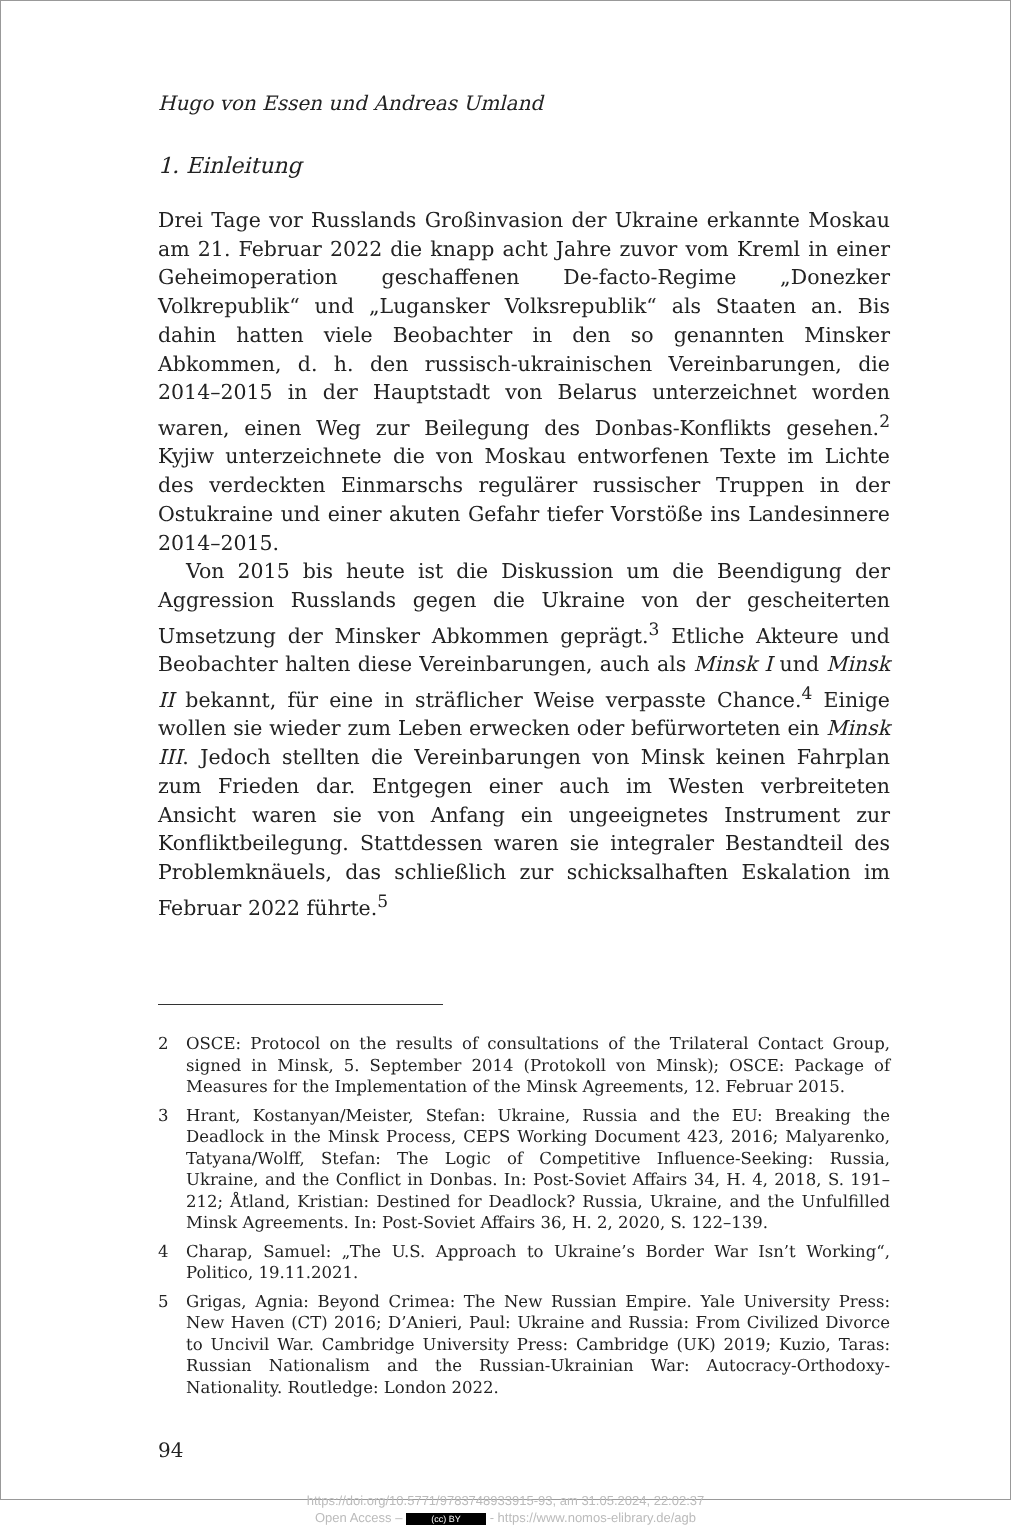Hugo von Essen und Andreas Umland
1. Einleitung
Drei Tage vor Russlands Großinvasion der Ukraine erkannte Moskau am 21. Februar 2022 die knapp acht Jahre zuvor vom Kreml in einer Geheimoperation geschaffenen De-facto-Regime „Donezker Volkrepublik“ und „Lugansker Volksrepublik“ als Staaten an. Bis dahin hatten viele Beobachter in den so genannten Minsker Abkommen, d. h. den russisch-ukrainischen Vereinbarungen, die 2014–2015 in der Hauptstadt von Belarus unterzeichnet worden waren, einen Weg zur Beilegung des Donbas-Konflikts gesehen.<sup>2</sup> Kyjiw unterzeichnete die von Moskau entworfenen Texte im Lichte des verdeckten Einmarschs regulärer russischer Truppen in der Ostukraine und einer akuten Gefahr tiefer Vorstöße ins Landesinnere 2014–2015.
Von 2015 bis heute ist die Diskussion um die Beendigung der Aggression Russlands gegen die Ukraine von der gescheiterten Umsetzung der Minsker Abkommen geprägt.<sup>3</sup> Etliche Akteure und Beobachter halten diese Vereinbarungen, auch als Minsk I und Minsk II bekannt, für eine in sträflicher Weise verpasste Chance.<sup>4</sup> Einige wollen sie wieder zum Leben erwecken oder befürworteten ein Minsk III. Jedoch stellten die Vereinbarungen von Minsk keinen Fahrplan zum Frieden dar. Entgegen einer auch im Westen verbreiteten Ansicht waren sie von Anfang ein ungeeignetes Instrument zur Konfliktbeilegung. Stattdessen waren sie integraler Bestandteil des Problemknäuels, das schließlich zur schicksalhaften Eskalation im Februar 2022 führte.<sup>5</sup>
2 OSCE: Protocol on the results of consultations of the Trilateral Contact Group, signed in Minsk, 5. September 2014 (Protokoll von Minsk); OSCE: Package of Measures for the Implementation of the Minsk Agreements, 12. Februar 2015.
3 Hrant, Kostanyan/Meister, Stefan: Ukraine, Russia and the EU: Breaking the Deadlock in the Minsk Process, CEPS Working Document 423, 2016; Malyarenko, Tatyana/Wolff, Stefan: The Logic of Competitive Influence-Seeking: Russia, Ukraine, and the Conflict in Donbas. In: Post-Soviet Affairs 34, H. 4, 2018, S. 191–212; Åtland, Kristian: Destined for Deadlock? Russia, Ukraine, and the Unfulfilled Minsk Agreements. In: Post-Soviet Affairs 36, H. 2, 2020, S. 122–139.
4 Charap, Samuel: „The U.S. Approach to Ukraine’s Border War Isn’t Working“, Politico, 19.11.2021.
5 Grigas, Agnia: Beyond Crimea: The New Russian Empire. Yale University Press: New Haven (CT) 2016; D’Anieri, Paul: Ukraine and Russia: From Civilized Divorce to Uncivil War. Cambridge University Press: Cambridge (UK) 2019; Kuzio, Taras: Russian Nationalism and the Russian-Ukrainian War: Autocracy-Orthodoxy-Nationality. Routledge: London 2022.
94
https://doi.org/10.5771/9783748933915-93, am 31.05.2024, 22:02:37
Open Access – (cc) BY - https://www.nomos-elibrary.de/agb